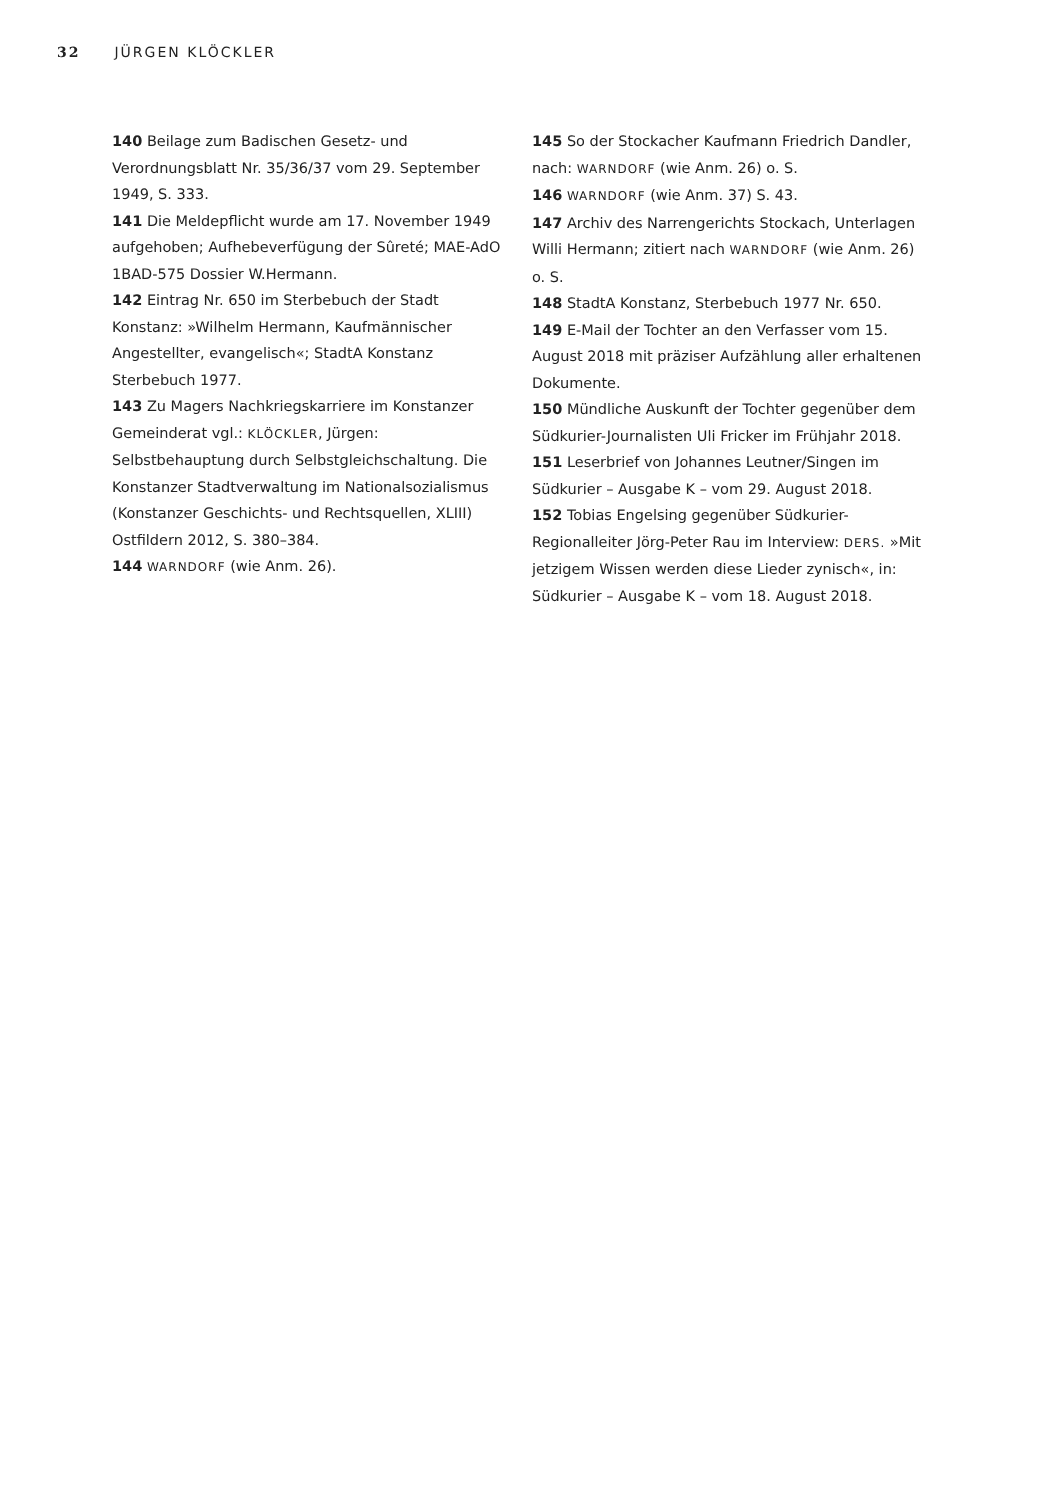32 JÜRGEN KLÖCKLER
140 Beilage zum Badischen Gesetz- und Verordnungsblatt Nr. 35/36/37 vom 29. September 1949, S. 333.
141 Die Meldepflicht wurde am 17. November 1949 aufgehoben; Aufhebeverfügung der Sûreté; MAE-AdO 1BAD-575 Dossier W.Hermann.
142 Eintrag Nr. 650 im Sterbebuch der Stadt Konstanz: »Wilhelm Hermann, Kaufmännischer Angestellter, evangelisch«; StadtA Konstanz Sterbebuch 1977.
143 Zu Magers Nachkriegskarriere im Konstanzer Gemeinderat vgl.: KLÖCKLER, Jürgen: Selbstbehauptung durch Selbstgleichschaltung. Die Konstanzer Stadtverwaltung im Nationalsozialismus (Konstanzer Geschichts- und Rechtsquellen, XLIII) Ostfildern 2012, S. 380–384.
144 WARNDORF (wie Anm. 26).
145 So der Stockacher Kaufmann Friedrich Dandler, nach: WARNDORF (wie Anm. 26) o. S.
146 WARNDORF (wie Anm. 37) S. 43.
147 Archiv des Narrengerichts Stockach, Unterlagen Willi Hermann; zitiert nach WARNDORF (wie Anm. 26) o. S.
148 StadtA Konstanz, Sterbebuch 1977 Nr. 650.
149 E-Mail der Tochter an den Verfasser vom 15. August 2018 mit präziser Aufzählung aller erhaltenen Dokumente.
150 Mündliche Auskunft der Tochter gegenüber dem Südkurier-Journalisten Uli Fricker im Frühjahr 2018.
151 Leserbrief von Johannes Leutner/Singen im Südkurier – Ausgabe K – vom 29. August 2018.
152 Tobias Engelsing gegenüber Südkurier-Regionalleiter Jörg-Peter Rau im Interview: DERS. »Mit jetzigem Wissen werden diese Lieder zynisch«, in: Südkurier – Ausgabe K – vom 18. August 2018.